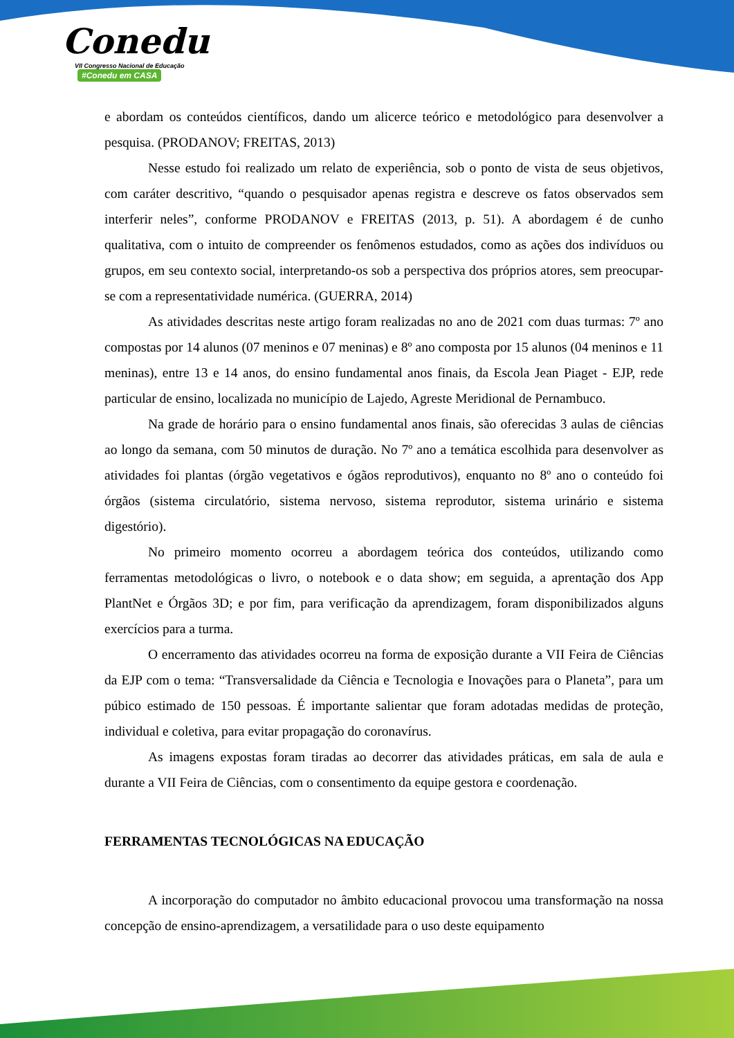Conedu
VII Congresso Nacional de Educação #Conedu em CASA
e abordam os conteúdos científicos, dando um alicerce teórico e metodológico para desenvolver a pesquisa. (PRODANOV; FREITAS, 2013)
Nesse estudo foi realizado um relato de experiência, sob o ponto de vista de seus objetivos, com caráter descritivo, “quando o pesquisador apenas registra e descreve os fatos observados sem interferir neles”, conforme PRODANOV e FREITAS (2013, p. 51). A abordagem é de cunho qualitativa, com o intuito de compreender os fenômenos estudados, como as ações dos indivíduos ou grupos, em seu contexto social, interpretando-os sob a perspectiva dos próprios atores, sem preocupar-se com a representatividade numérica. (GUERRA, 2014)
As atividades descritas neste artigo foram realizadas no ano de 2021 com duas turmas: 7º ano compostas por 14 alunos (07 meninos e 07 meninas) e 8º ano composta por 15 alunos (04 meninos e 11 meninas), entre 13 e 14 anos, do ensino fundamental anos finais, da Escola Jean Piaget - EJP, rede particular de ensino, localizada no município de Lajedo, Agreste Meridional de Pernambuco.
Na grade de horário para o ensino fundamental anos finais, são oferecidas 3 aulas de ciências ao longo da semana, com 50 minutos de duração. No 7º ano a temática escolhida para desenvolver as atividades foi plantas (órgão vegetativos e ógãos reprodutivos), enquanto no 8º ano o conteúdo foi órgãos (sistema circulatório, sistema nervoso, sistema reprodutor, sistema urinário e sistema digestório).
No primeiro momento ocorreu a abordagem teórica dos conteúdos, utilizando como ferramentas metodológicas o livro, o notebook e o data show; em seguida, a aprentação dos App PlantNet e Órgãos 3D; e por fim, para verificação da aprendizagem, foram disponibilizados alguns exercícios para a turma.
O encerramento das atividades ocorreu na forma de exposição durante a VII Feira de Ciências da EJP com o tema: “Transversalidade da Ciência e Tecnologia e Inovações para o Planeta”, para um púbico estimado de 150 pessoas. É importante salientar que foram adotadas medidas de proteção, individual e coletiva, para evitar propagação do coronavírus.
As imagens expostas foram tiradas ao decorrer das atividades práticas, em sala de aula e durante a VII Feira de Ciências, com o consentimento da equipe gestora e coordenação.
FERRAMENTAS TECNOLÓGICAS NA EDUCAÇÃO
A incorporação do computador no âmbito educacional provocou uma transformação na nossa concepção de ensino-aprendizagem, a versatilidade para o uso deste equipamento